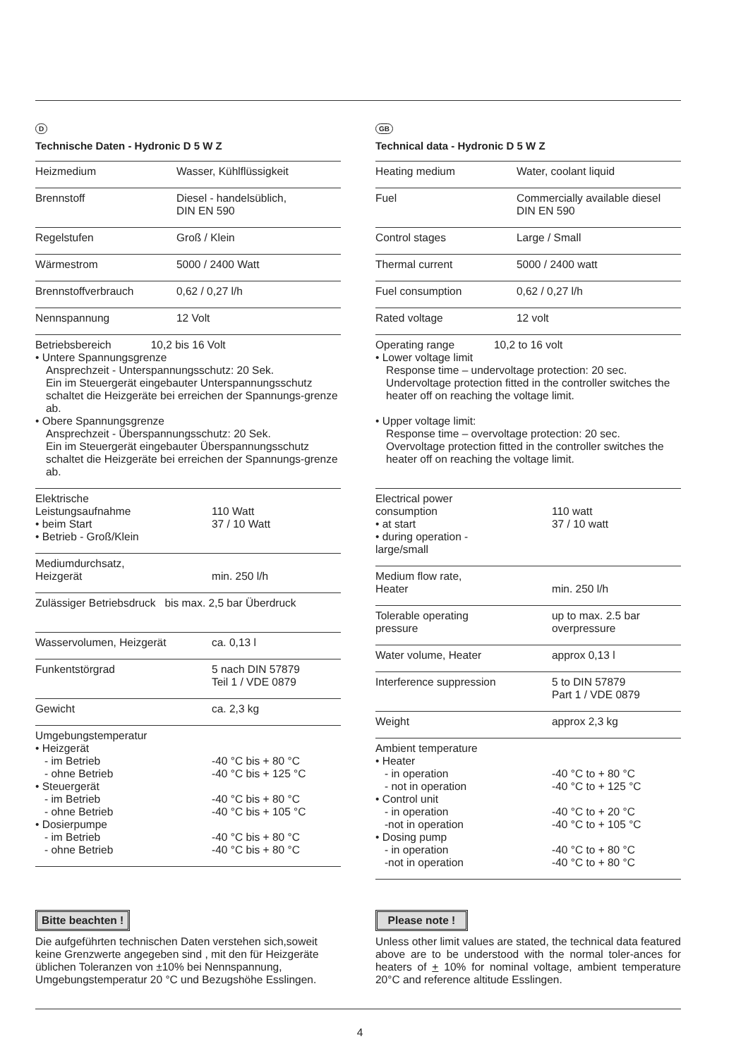D
Technische Daten - Hydronic D 5 W Z
| Heizmedium | Wasser, Kühlflüssigkeit |
| Brennstoff | Diesel - handelsüblich, DIN EN 590 |
| Regelstufen | Groß / Klein |
| Wärmestrom | 5000 / 2400 Watt |
| Brennstoffverbrauch | 0,62 / 0,27 l/h |
| Nennspannung | 12 Volt |
| Betriebsbereich 10,2 bis 16 Volt • Untere Spannungsgrenze Ansprechzeit - Unterspannungsschutz: 20 Sek. Ein im Steuergerät eingebauter Unterspannungsschutz schaltet die Heizgeräte bei erreichen der Spannungs-grenze ab. • Obere Spannungsgrenze Ansprechzeit - Überspannungsschutz: 20 Sek. Ein im Steuergerät eingebauter Überspannungsschutz schaltet die Heizgeräte bei erreichen der Spannungs-grenze ab. | |
| Elektrische Leistungsaufnahme • beim Start • Betrieb - Groß/Klein | 110 Watt 37 / 10 Watt |
| Mediumdurchsatz, Heizgerät | min. 250 l/h |
| Zulässiger Betriebsdruck bis max. 2,5 bar Überdruck | |
| Wasservolumen, Heizgerät | ca. 0,13 l |
| Funkentstörgrad | 5 nach DIN 57879 Teil 1 / VDE 0879 |
| Gewicht | ca. 2,3 kg |
| Umgebungstemperatur • Heizgerät - im Betrieb - ohne Betrieb • Steuergerät - im Betrieb - ohne Betrieb • Dosierpumpe - im Betrieb - ohne Betrieb | -40 °C bis + 80 °C -40 °C bis + 125 °C -40 °C bis + 80 °C -40 °C bis + 105 °C -40 °C bis + 80 °C -40 °C bis + 80 °C |
GB
Technical data - Hydronic D 5 W Z
| Heating medium | Water, coolant liquid |
| Fuel | Commercially available diesel DIN EN 590 |
| Control stages | Large / Small |
| Thermal current | 5000 / 2400 watt |
| Fuel consumption | 0,62 / 0,27 l/h |
| Rated voltage | 12 volt |
| Operating range 10,2 to 16 volt • Lower voltage limit Response time – undervoltage protection: 20 sec. Undervoltage protection fitted in the controller switches the heater off on reaching the voltage limit. • Upper voltage limit: Response time – overvoltage protection: 20 sec. Overvoltage protection fitted in the controller switches the heater off on reaching the voltage limit. | |
| Electrical power consumption • at start • during operation - large/small | 110 watt 37 / 10 watt |
| Medium flow rate, Heater | min. 250 l/h |
| Tolerable operating pressure | up to max. 2.5 bar overpressure |
| Water volume, Heater | approx 0,13 l |
| Interference suppression | 5 to DIN 57879 Part 1 / VDE 0879 |
| Weight | approx 2,3 kg |
| Ambient temperature • Heater - in operation - not in operation • Control unit - in operation -not in operation • Dosing pump - in operation -not in operation | -40 °C to + 80 °C -40 °C to + 125 °C -40 °C to + 20 °C -40 °C to + 105 °C -40 °C to + 80 °C -40 °C to + 80 °C |
Bitte beachten !
Die aufgeführten technischen Daten verstehen sich,soweit keine Grenzwerte angegeben sind , mit den für Heizgeräte üblichen Toleranzen von ±10% bei Nennspannung, Umgebungstemperatur 20 °C und Bezugshöhe Esslingen.
Please note !
Unless other limit values are stated, the technical data featured above are to be understood with the normal toler-ances for heaters of + 10% for nominal voltage, ambient temperature 20°C and reference altitude Esslingen.
4